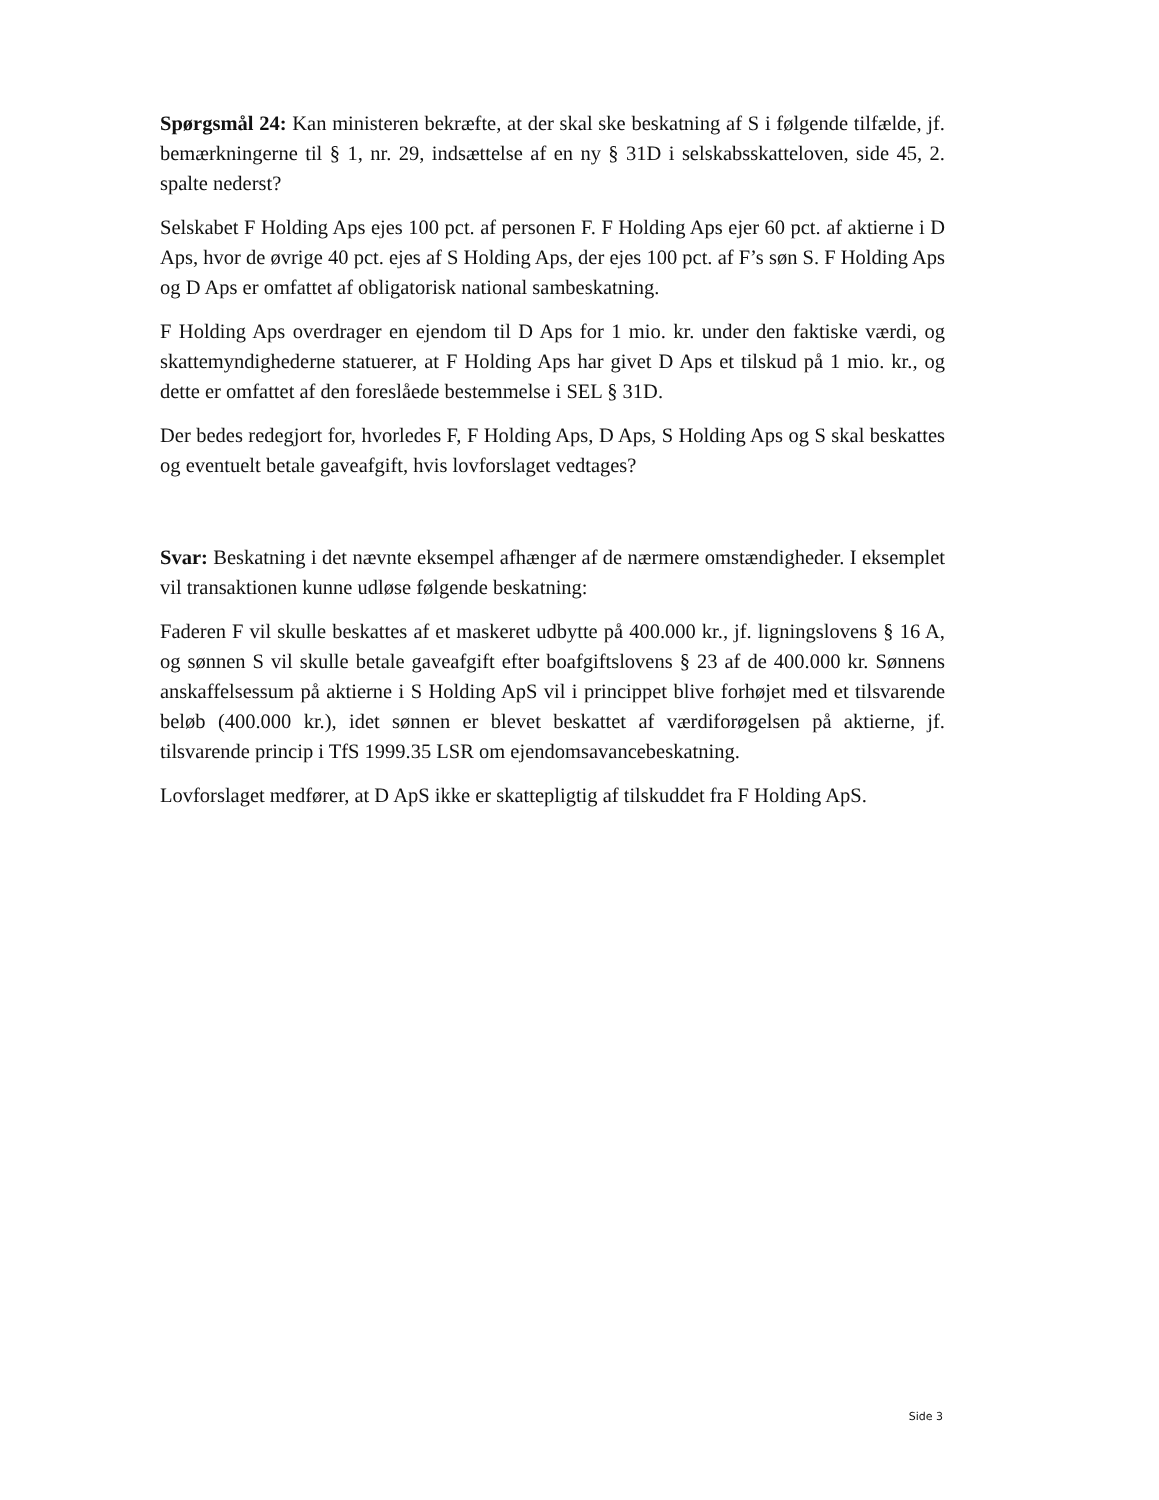Spørgsmål 24: Kan ministeren bekræfte, at der skal ske beskatning af S i følgende tilfælde, jf. bemærkningerne til § 1, nr. 29, indsættelse af en ny § 31D i selskabsskatteloven, side 45, 2. spalte nederst?
Selskabet F Holding Aps ejes 100 pct. af personen F. F Holding Aps ejer 60 pct. af aktierne i D Aps, hvor de øvrige 40 pct. ejes af S Holding Aps, der ejes 100 pct. af F’s søn S. F Holding Aps og D Aps er omfattet af obligatorisk national sambeskatning.
F Holding Aps overdrager en ejendom til D Aps for 1 mio. kr. under den faktiske værdi, og skattemyndighederne statuerer, at F Holding Aps har givet D Aps et tilskud på 1 mio. kr., og dette er omfattet af den foreslåede bestemmelse i SEL § 31D.
Der bedes redegjort for, hvorledes F, F Holding Aps, D Aps, S Holding Aps og S skal beskattes og eventuelt betale gaveafgift, hvis lovforslaget vedtages?
Svar: Beskatning i det nævnte eksempel afhænger af de nærmere omstændigheder. I eksemplet vil transaktionen kunne udløse følgende beskatning:
Faderen F vil skulle beskattes af et maskeret udbytte på 400.000 kr., jf. ligningslovens § 16 A, og sønnen S vil skulle betale gaveafgift efter boafgiftslovens § 23 af de 400.000 kr. Sønnens anskaffelsessum på aktierne i S Holding ApS vil i princippet blive forhøjet med et tilsvarende beløb (400.000 kr.), idet sønnen er blevet beskattet af værdiforøgelsen på aktierne, jf. tilsvarende princip i TfS 1999.35 LSR om ejendomsavancebeskatning.
Lovforslaget medfører, at D ApS ikke er skattepligtig af tilskuddet fra F Holding ApS.
Side 3